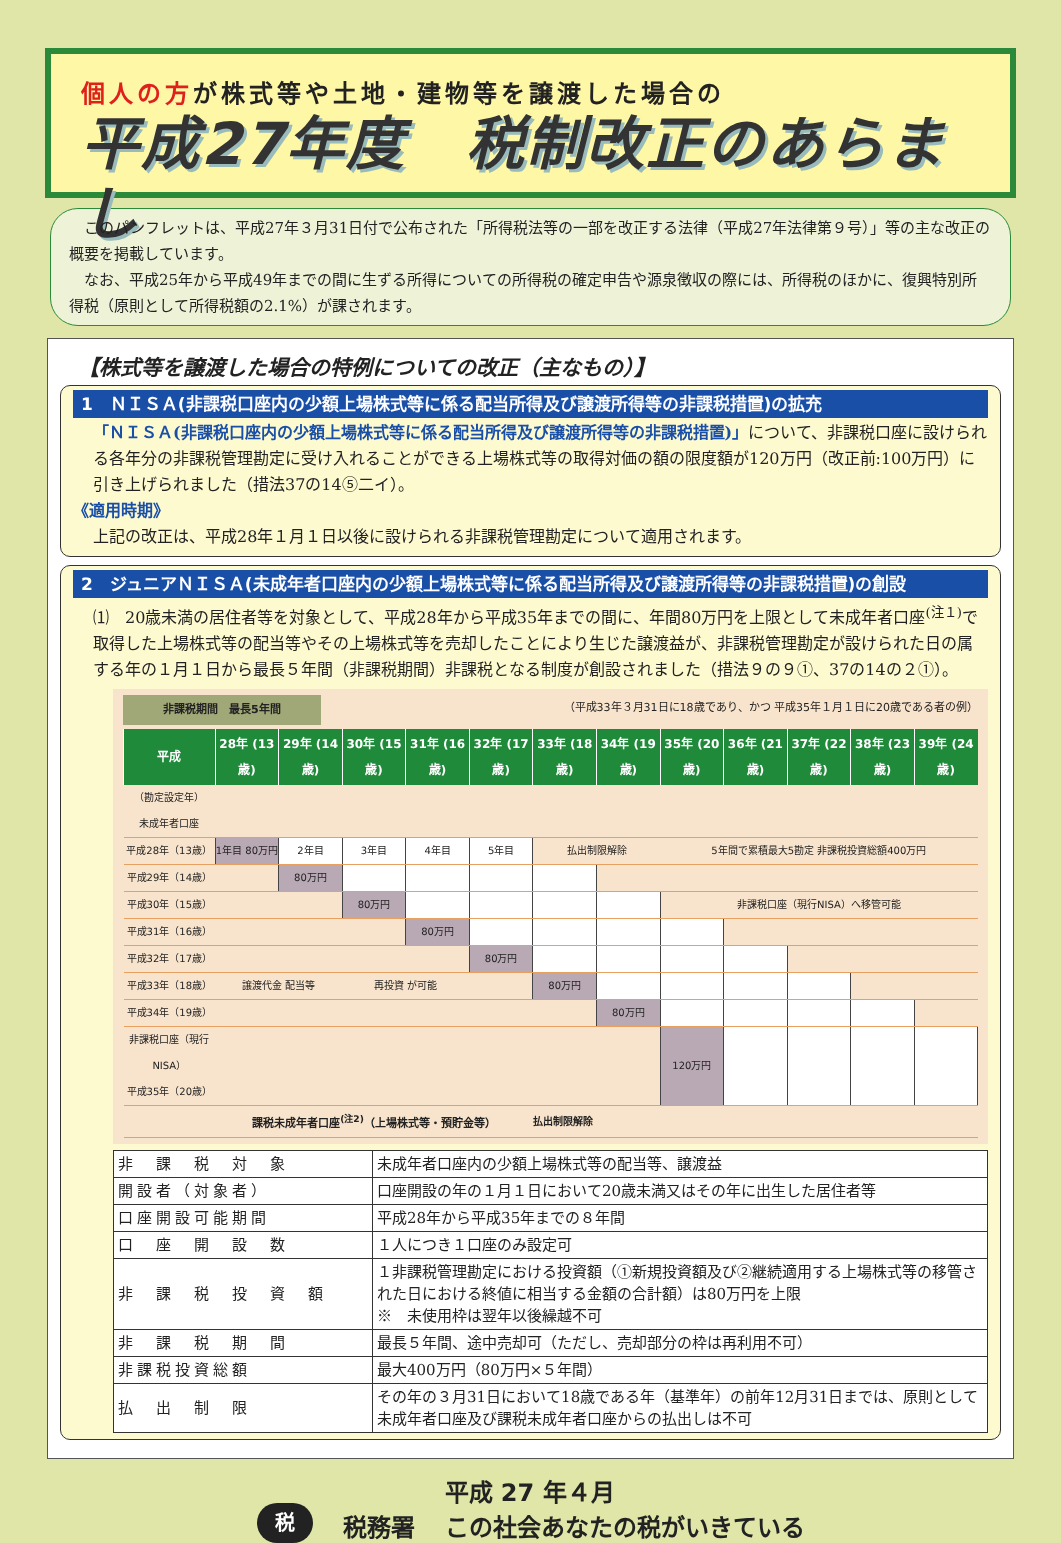個人の方が株式等や土地・建物等を譲渡した場合の
平成27年度　税制改正のあらまし
このパンフレットは、平成27年３月31日付で公布された「所得税法等の一部を改正する法律（平成27年法律第９号）」等の主な改正の概要を掲載しています。
なお、平成25年から平成49年までの間に生ずる所得についての所得税の確定申告や源泉徴収の際には、所得税のほかに、復興特別所得税（原則として所得税額の2.1%）が課されます。
【株式等を譲渡した場合の特例についての改正（主なもの）】
1　ＮＩＳＡ(非課税口座内の少額上場株式等に係る配当所得及び譲渡所得等の非課税措置)の拡充
「ＮＩＳＡ(非課税口座内の少額上場株式等に係る配当所得及び譲渡所得等の非課税措置)」について、非課税口座に設けられる各年分の非課税管理勘定に受け入れることができる上場株式等の取得対価の額の限度額が120万円（改正前:100万円）に引き上げられました（措法37の14⑤二イ）。
《適用時期》
上記の改正は、平成28年１月１日以後に設けられる非課税管理勘定について適用されます。
2　ジュニアＮＩＳＡ(未成年者口座内の少額上場株式等に係る配当所得及び譲渡所得等の非課税措置)の創設
⑴　20歳未満の居住者等を対象として、平成28年から平成35年までの間に、年間80万円を上限として未成年者口座<sup>(注１)</sup>で取得した上場株式等の配当等やその上場株式等を売却したことにより生じた譲渡益が、非課税管理勘定が設けられた日の属する年の１月１日から最長５年間（非課税期間）非課税となる制度が創設されました（措法９の９①、37の14の２①）。
非課税期間　最長5年間 （平成33年３月31日に18歳であり、かつ 平成35年１月１日に20歳である者の例）
| 平成 | 28年 (13歳) | 29年 (14歳) | 30年 (15歳) | 31年 (16歳) | 32年 (17歳) | 33年 (18歳) | 34年 (19歳) | 35年 (20歳) | 36年 (21歳) | 37年 (22歳) | 38年 (23歳) | 39年 (24歳) |
| --- | --- | --- | --- | --- | --- | --- | --- | --- | --- | --- | --- | --- |
| （勘定設定年） 未成年者口座 | | | | | | | | | | | | |
| 平成28年（13歳） | 1年目 80万円 | 2年目 | 3年目 | 4年目 | 5年目 | 払出制限解除 | | 5年間で累積最大5勘定 非課税投資総額400万円 | | | | |
| 平成29年（14歳） | | 80万円 | | | | | | | | | | |
| 平成30年（15歳） | | | 80万円 | | | | | 非課税口座（現行NISA）へ移管可能 | | | | |
| 平成31年（16歳） | | | | 80万円 | | | | | | | | |
| 平成32年（17歳） | | | | | 80万円 | | | | | | | |
| 平成33年（18歳） | 譲渡代金 配当等 | | 再投資 が可能 | | | 80万円 | | | | | | |
| 平成34年（19歳） | | | | | | | 80万円 | | | | | |
| 非課税口座（現行NISA） 平成35年（20歳） | | | | | | | | 120万円 | | | | |
| | 課税未成年者口座<sup>(注2)</sup>（上場株式等・預貯金等） | | | | | 払出制限解除 | | | | | | |
| 非 課 税 対 象 | 未成年者口座内の少額上場株式等の配当等、譲渡益 |
| 開設者（対象者） | 口座開設の年の１月１日において20歳未満又はその年に出生した居住者等 |
| 口座開設可能期間 | 平成28年から平成35年までの８年間 |
| 口 座 開 設 数 | １人につき１口座のみ設定可 |
| 非 課 税 投 資 額 | １非課税管理勘定における投資額（①新規投資額及び②継続適用する上場株式等の移管された日における終値に相当する金額の合計額）は80万円を上限 ※ 未使用枠は翌年以後繰越不可 |
| 非 課 税 期 間 | 最長５年間、途中売却可（ただし、売却部分の枠は再利用不可） |
| 非課税投資総額 | 最大400万円（80万円×５年間） |
| 払 出 制 限 | その年の３月31日において18歳である年（基準年）の前年12月31日までは、原則として未成年者口座及び課税未成年者口座からの払出しは不可 |
税
税務署
平成 27 年４月
この社会あなたの税がいきている